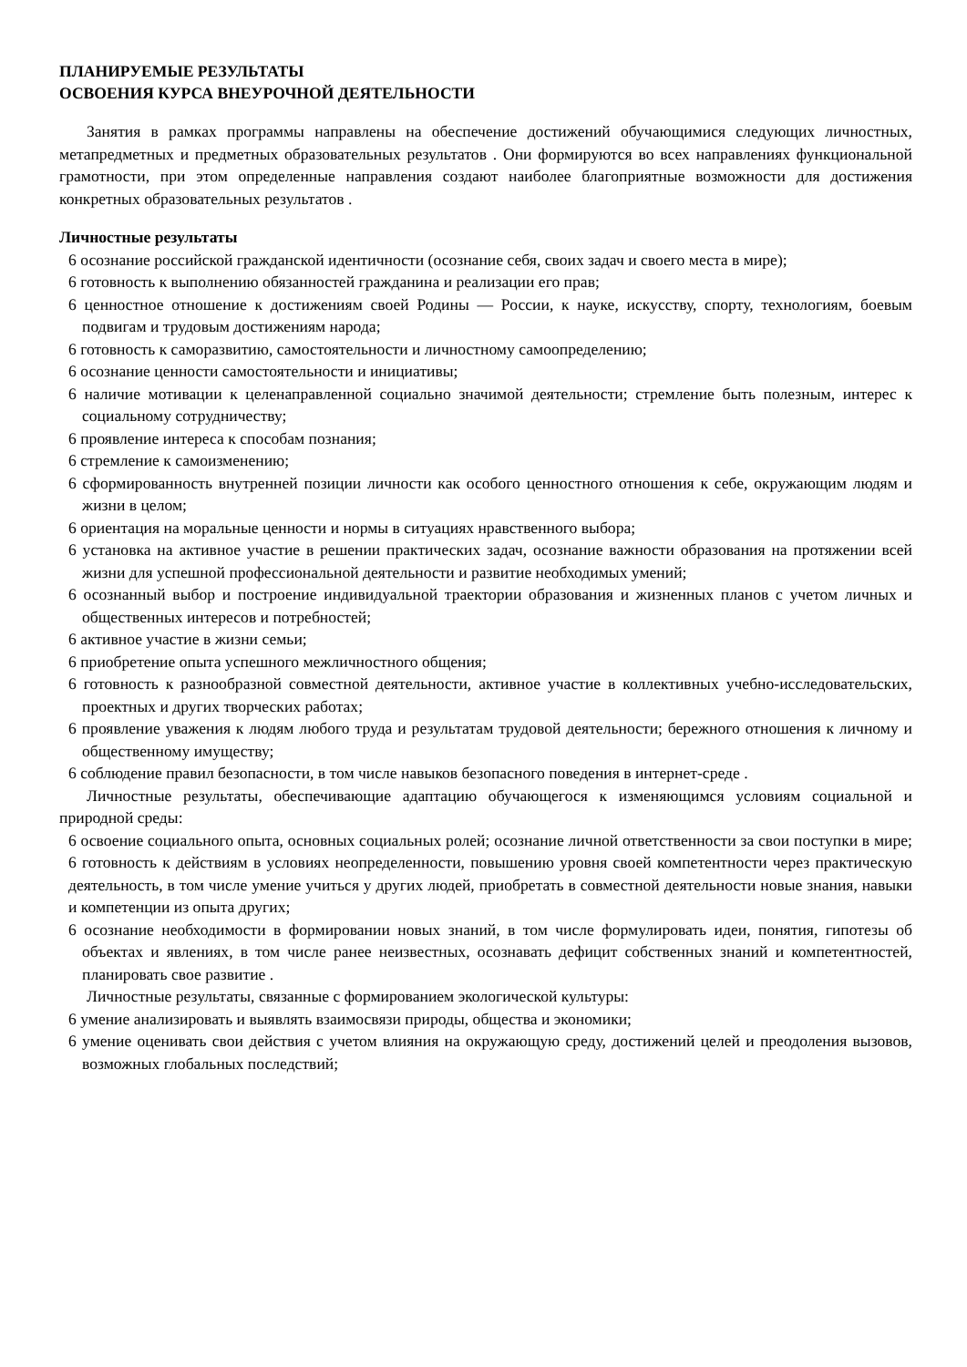ПЛАНИРУЕМЫЕ РЕЗУЛЬТАТЫ
ОСВОЕНИЯ КУРСА ВНЕУРОЧНОЙ ДЕЯТЕЛЬНОСТИ
Занятия в рамках программы направлены на обеспечение достижений обучающимися следующих личностных, метапредметных и предметных образовательных результатов . Они формируются во всех направлениях функциональной грамотности, при этом определенные направления создают наиболее благоприятные возможности для достижения конкретных образовательных результатов .
Личностные результаты
6 осознание российской гражданской идентичности (осознание себя, своих задач и своего места в мире);
6 готовность к выполнению обязанностей гражданина и реализации его прав;
6 ценностное отношение к достижениям своей Родины — России, к науке, искусству, спорту, технологиям, боевым подвигам и трудовым достижениям народа;
6 готовность к саморазвитию, самостоятельности и личностному самоопределению;
6 осознание ценности самостоятельности и инициативы;
6 наличие мотивации к целенаправленной социально значимой деятельности; стремление быть полезным, интерес к социальному сотрудничеству;
6 проявление интереса к способам познания;
6 стремление к самоизменению;
6 сформированность внутренней позиции личности как особого ценностного отношения к себе, окружающим людям и жизни в целом;
6 ориентация на моральные ценности и нормы в ситуациях нравственного выбора;
6 установка на активное участие в решении практических задач, осознание важности образования на протяжении всей жизни для успешной профессиональной деятельности и развитие необходимых умений;
6 осознанный выбор и построение индивидуальной траектории образования и жизненных планов с учетом личных и общественных интересов и потребностей;
6 активное участие в жизни семьи;
6 приобретение опыта успешного межличностного общения;
6 готовность к разнообразной совместной деятельности, активное участие в коллективных учебно-исследовательских, проектных и других творческих работах;
6 проявление уважения к людям любого труда и результатам трудовой деятельности; бережного отношения к личному и общественному имуществу;
6 соблюдение правил безопасности, в том числе навыков безопасного поведения в интернет-среде .
Личностные результаты, обеспечивающие адаптацию обучающегося к изменяющимся условиям социальной и природной среды:
6 освоение социального опыта, основных социальных ролей; осознание личной ответственности за свои поступки в мире; 6 готовность к действиям в условиях неопределенности, повышению уровня своей компетентности через практическую деятельность, в том числе умение учиться у других людей, приобретать в совместной деятельности новые знания, навыки и компетенции из опыта других;
6 осознание необходимости в формировании новых знаний, в том числе формулировать идеи, понятия, гипотезы об объектах и явлениях, в том числе ранее неизвестных, осознавать дефицит собственных знаний и компетентностей, планировать свое развитие .
Личностные результаты, связанные с формированием экологической культуры:
6 умение анализировать и выявлять взаимосвязи природы, общества и экономики;
6 умение оценивать свои действия с учетом влияния на окружающую среду, достижений целей и преодоления вызовов, возможных глобальных последствий;